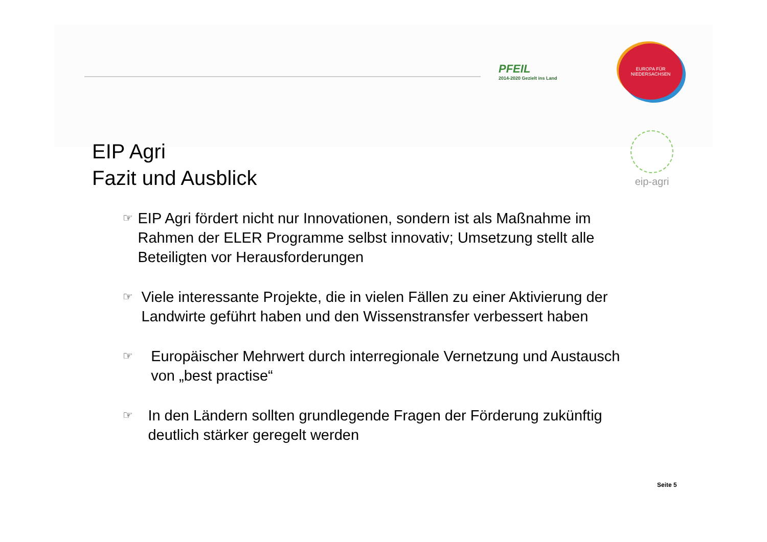PFEIL
2014-2020 Gezielt ins Land
EUROPA FÜR
NIEDERSACHSEN
eip-agri
EIP Agri
Fazit und Ausblick
☞ EIP Agri fördert nicht nur Innovationen, sondern ist als Maßnahme im Rahmen der ELER Programme selbst innovativ; Umsetzung stellt alle Beteiligten vor Herausforderungen
☞ Viele interessante Projekte, die in vielen Fällen zu einer Aktivierung der Landwirte geführt haben und den Wissenstransfer verbessert haben
☞ Europäischer Mehrwert durch interregionale Vernetzung und Austausch von „best practise“
☞ In den Ländern sollten grundlegende Fragen der Förderung zukünftig deutlich stärker geregelt werden
Seite 5